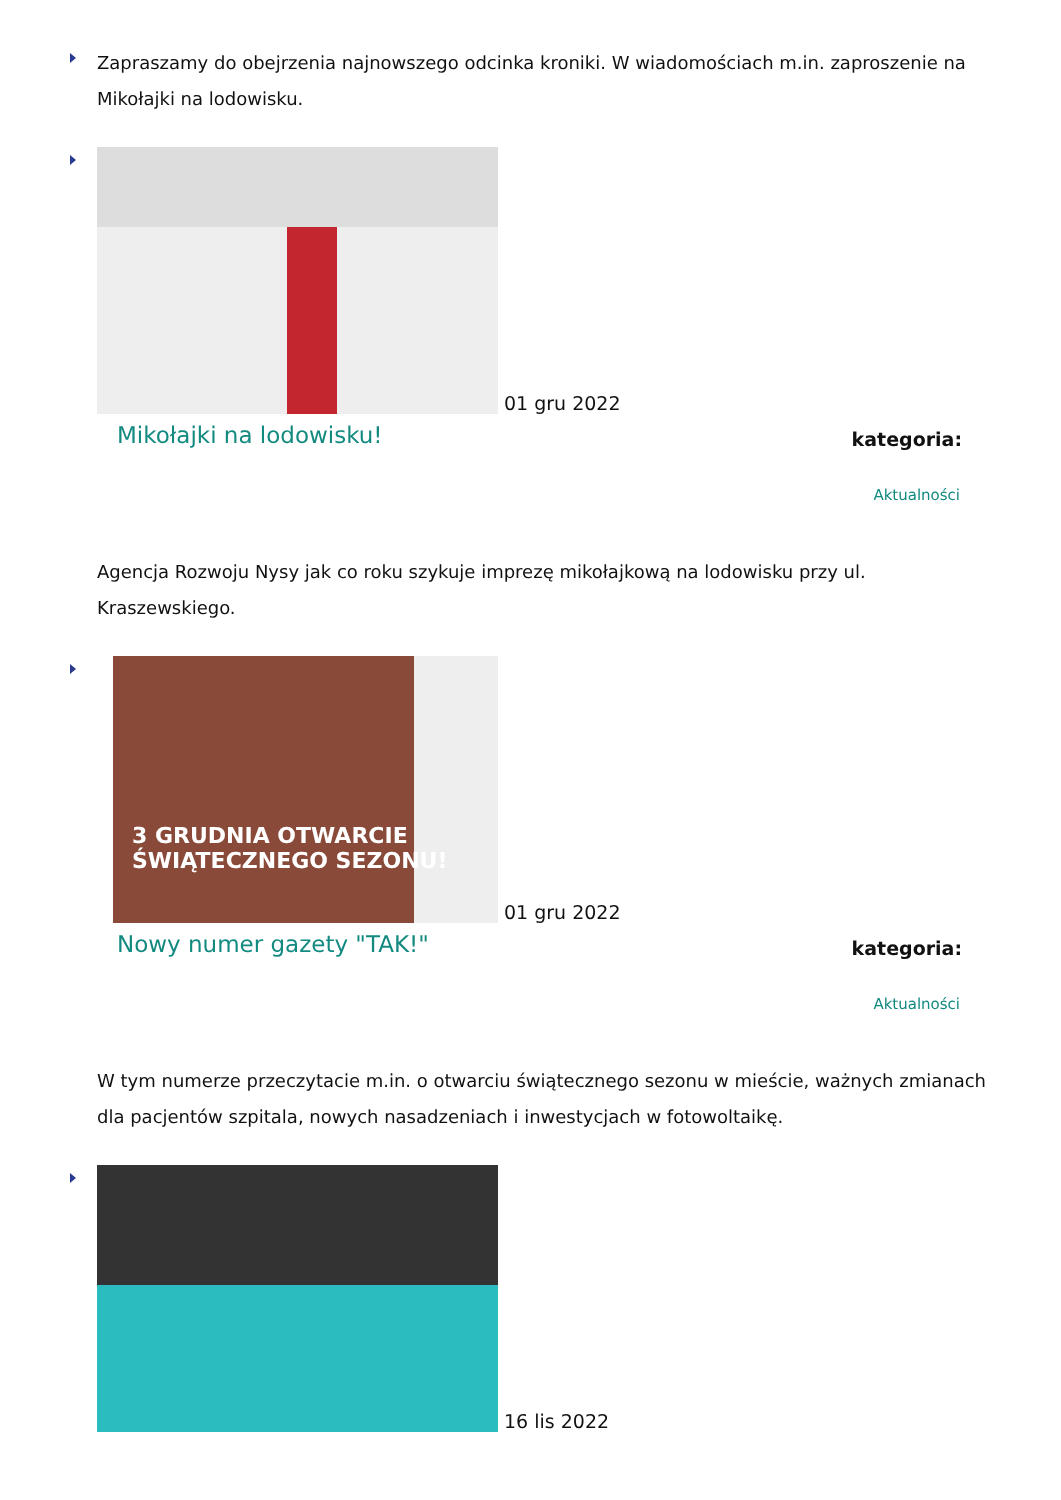Zapraszamy do obejrzenia najnowszego odcinka kroniki. W wiadomościach m.in. zaproszenie na Mikołajki na lodowisku.
01 gru 2022
Mikołajki na lodowisku! kategoria:
Aktualności
Agencja Rozwoju Nysy jak co roku szykuje imprezę mikołajkową na lodowisku przy ul. Kraszewskiego.
3 GRUDNIA OTWARCIE
ŚWIĄTECZNEGO SEZONU!
01 gru 2022
Nowy numer gazety "TAK!" kategoria:
Aktualności
W tym numerze przeczytacie m.in. o otwarciu świątecznego sezonu w mieście, ważnych zmianach dla pacjentów szpitala, nowych nasadzeniach i inwestycjach w fotowoltaikę.
16 lis 2022